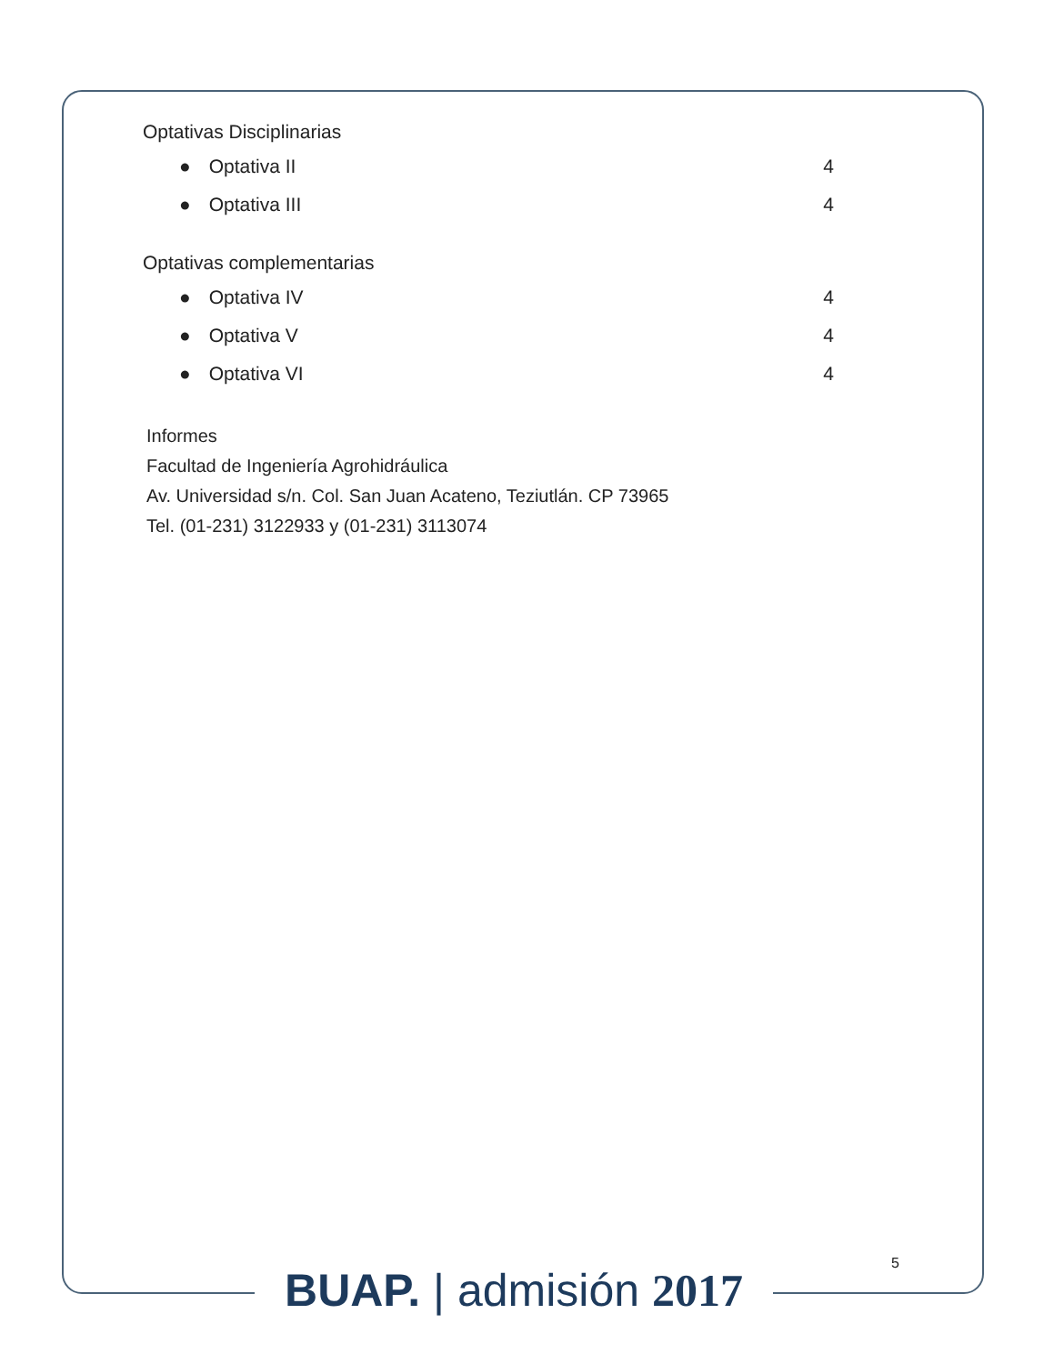Optativas Disciplinarias
● Optativa II 4
● Optativa III 4
Optativas complementarias
● Optativa IV 4
● Optativa V 4
● Optativa VI 4
Informes
Facultad de Ingeniería Agrohidráulica
Av. Universidad s/n. Col. San Juan Acateno, Teziutlán. CP 73965
Tel. (01-231) 3122933 y (01-231) 3113074
5
BUAP. | admisión 2017